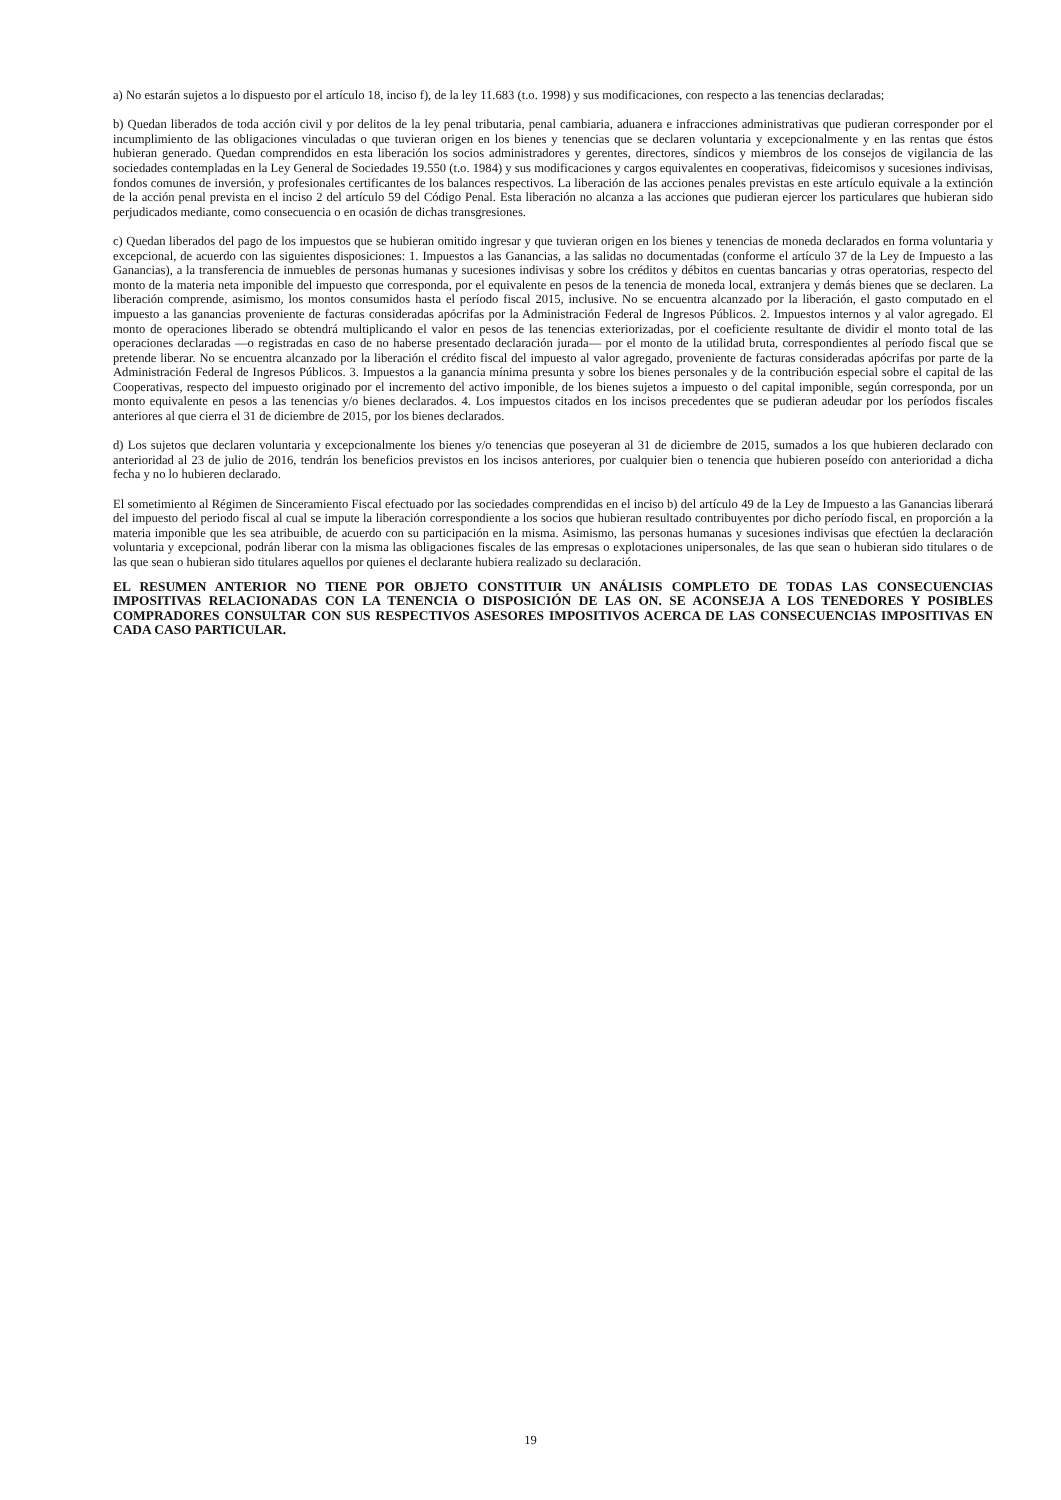a) No estarán sujetos a lo dispuesto por el artículo 18, inciso f), de la ley 11.683 (t.o. 1998) y sus modificaciones, con respecto a las tenencias declaradas;
b) Quedan liberados de toda acción civil y por delitos de la ley penal tributaria, penal cambiaria, aduanera e infracciones administrativas que pudieran corresponder por el incumplimiento de las obligaciones vinculadas o que tuvieran origen en los bienes y tenencias que se declaren voluntaria y excepcionalmente y en las rentas que éstos hubieran generado. Quedan comprendidos en esta liberación los socios administradores y gerentes, directores, síndicos y miembros de los consejos de vigilancia de las sociedades contempladas en la Ley General de Sociedades 19.550 (t.o. 1984) y sus modificaciones y cargos equivalentes en cooperativas, fideicomisos y sucesiones indivisas, fondos comunes de inversión, y profesionales certificantes de los balances respectivos. La liberación de las acciones penales previstas en este artículo equivale a la extinción de la acción penal prevista en el inciso 2 del artículo 59 del Código Penal. Esta liberación no alcanza a las acciones que pudieran ejercer los particulares que hubieran sido perjudicados mediante, como consecuencia o en ocasión de dichas transgresiones.
c) Quedan liberados del pago de los impuestos que se hubieran omitido ingresar y que tuvieran origen en los bienes y tenencias de moneda declarados en forma voluntaria y excepcional, de acuerdo con las siguientes disposiciones: 1. Impuestos a las Ganancias, a las salidas no documentadas (conforme el artículo 37 de la Ley de Impuesto a las Ganancias), a la transferencia de inmuebles de personas humanas y sucesiones indivisas y sobre los créditos y débitos en cuentas bancarias y otras operatorias, respecto del monto de la materia neta imponible del impuesto que corresponda, por el equivalente en pesos de la tenencia de moneda local, extranjera y demás bienes que se declaren. La liberación comprende, asimismo, los montos consumidos hasta el período fiscal 2015, inclusive. No se encuentra alcanzado por la liberación, el gasto computado en el impuesto a las ganancias proveniente de facturas consideradas apócrifas por la Administración Federal de Ingresos Públicos. 2. Impuestos internos y al valor agregado. El monto de operaciones liberado se obtendrá multiplicando el valor en pesos de las tenencias exteriorizadas, por el coeficiente resultante de dividir el monto total de las operaciones declaradas —o registradas en caso de no haberse presentado declaración jurada— por el monto de la utilidad bruta, correspondientes al período fiscal que se pretende liberar. No se encuentra alcanzado por la liberación el crédito fiscal del impuesto al valor agregado, proveniente de facturas consideradas apócrifas por parte de la Administración Federal de Ingresos Públicos. 3. Impuestos a la ganancia mínima presunta y sobre los bienes personales y de la contribución especial sobre el capital de las Cooperativas, respecto del impuesto originado por el incremento del activo imponible, de los bienes sujetos a impuesto o del capital imponible, según corresponda, por un monto equivalente en pesos a las tenencias y/o bienes declarados. 4. Los impuestos citados en los incisos precedentes que se pudieran adeudar por los períodos fiscales anteriores al que cierra el 31 de diciembre de 2015, por los bienes declarados.
d) Los sujetos que declaren voluntaria y excepcionalmente los bienes y/o tenencias que poseyeran al 31 de diciembre de 2015, sumados a los que hubieren declarado con anterioridad al 23 de julio de 2016, tendrán los beneficios previstos en los incisos anteriores, por cualquier bien o tenencia que hubieren poseído con anterioridad a dicha fecha y no lo hubieren declarado.
El sometimiento al Régimen de Sinceramiento Fiscal efectuado por las sociedades comprendidas en el inciso b) del artículo 49 de la Ley de Impuesto a las Ganancias liberará del impuesto del periodo fiscal al cual se impute la liberación correspondiente a los socios que hubieran resultado contribuyentes por dicho período fiscal, en proporción a la materia imponible que les sea atribuible, de acuerdo con su participación en la misma. Asimismo, las personas humanas y sucesiones indivisas que efectúen la declaración voluntaria y excepcional, podrán liberar con la misma las obligaciones fiscales de las empresas o explotaciones unipersonales, de las que sean o hubieran sido titulares o de las que sean o hubieran sido titulares aquellos por quienes el declarante hubiera realizado su declaración.
EL RESUMEN ANTERIOR NO TIENE POR OBJETO CONSTITUIR UN ANÁLISIS COMPLETO DE TODAS LAS CONSECUENCIAS IMPOSITIVAS RELACIONADAS CON LA TENENCIA O DISPOSICIÓN DE LAS ON. SE ACONSEJA A LOS TENEDORES Y POSIBLES COMPRADORES CONSULTAR CON SUS RESPECTIVOS ASESORES IMPOSITIVOS ACERCA DE LAS CONSECUENCIAS IMPOSITIVAS EN CADA CASO PARTICULAR.
19